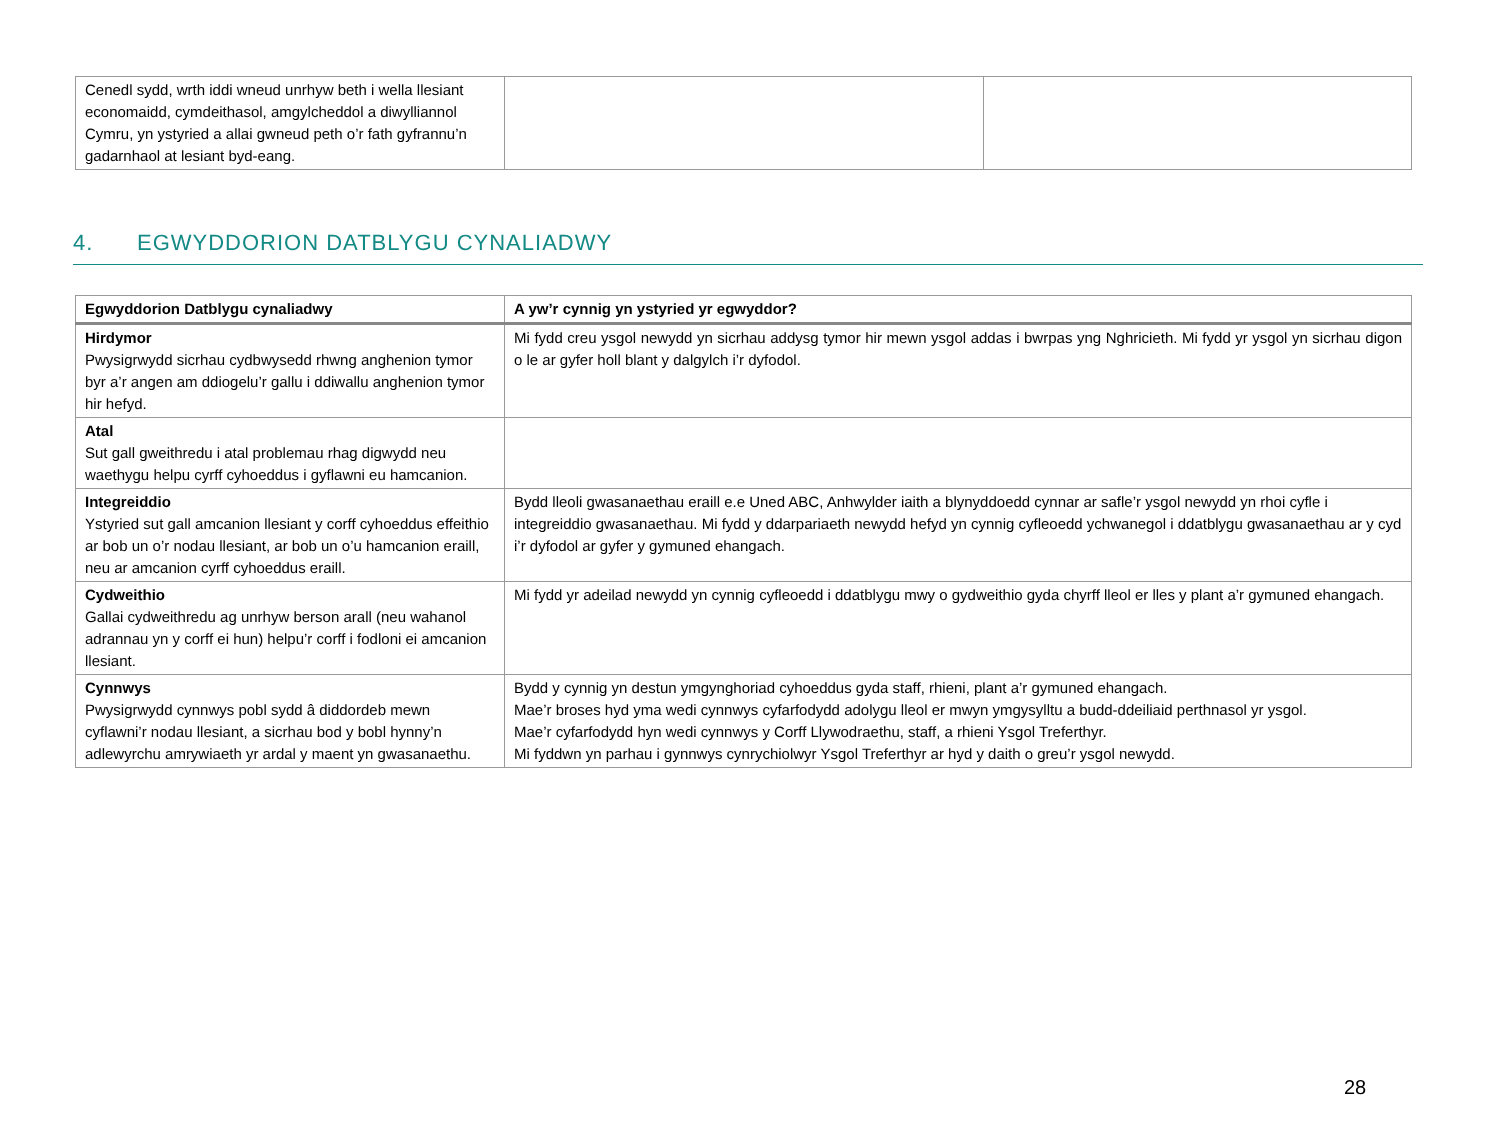| Cenedl sydd, wrth iddi wneud unrhyw beth i wella llesiant economaidd, cymdeithasol, amgylcheddol a diwylliannol Cymru, yn ystyried a allai gwneud peth o’r fath gyfrannu’n gadarnhaol at lesiant byd-eang. | | |
4. EGWYDDORION DATBLYGU CYNALIADWY
| Egwyddorion Datblygu cynaliadwy | A yw’r cynnig yn ystyried yr egwyddor? |
| --- | --- |
| Hirdymor Pwysigrwydd sicrhau cydbwysedd rhwng anghenion tymor byr a’r angen am ddiogelu’r gallu i ddiwallu anghenion tymor hir hefyd. | Mi fydd creu ysgol newydd yn sicrhau addysg tymor hir mewn ysgol addas i bwrpas yng Nghricieth. Mi fydd yr ysgol yn sicrhau digon o le ar gyfer holl blant y dalgylch i’r dyfodol. |
| Atal Sut gall gweithredu i atal problemau rhag digwydd neu waethygu helpu cyrff cyhoeddus i gyflawni eu hamcanion. | |
| Integreiddio Ystyried sut gall amcanion llesiant y corff cyhoeddus effeithio ar bob un o’r nodau llesiant, ar bob un o’u hamcanion eraill, neu ar amcanion cyrff cyhoeddus eraill. | Bydd lleoli gwasanaethau eraill e.e Uned ABC, Anhwylder iaith a blynyddoedd cynnar ar safle’r ysgol newydd yn rhoi cyfle i integreiddio gwasanaethau. Mi fydd y ddarpariaeth newydd hefyd yn cynnig cyfleoedd ychwanegol i ddatblygu gwasanaethau ar y cyd i’r dyfodol ar gyfer y gymuned ehangach. |
| Cydweithio Gallai cydweithredu ag unrhyw berson arall (neu wahanol adrannau yn y corff ei hun) helpu’r corff i fodloni ei amcanion llesiant. | Mi fydd yr adeilad newydd yn cynnig cyfleoedd i ddatblygu mwy o gydweithio gyda chyrff lleol er lles y plant a’r gymuned ehangach. |
| Cynnwys Pwysigrwydd cynnwys pobl sydd â diddordeb mewn cyflawni’r nodau llesiant, a sicrhau bod y bobl hynny’n adlewyrchu amrywiaeth yr ardal y maent yn gwasanaethu. | Bydd y cynnig yn destun ymgynghoriad cyhoeddus gyda staff, rhieni, plant a’r gymuned ehangach. Mae’r broses hyd yma wedi cynnwys cyfarfodydd adolygu lleol er mwyn ymgysylltu a budd-ddeiliaid perthnasol yr ysgol. Mae’r cyfarfodydd hyn wedi cynnwys y Corff Llywodraethu, staff, a rhieni Ysgol Treferthyr. Mi fyddwn yn parhau i gynnwys cynrychiolwyr Ysgol Treferthyr ar hyd y daith o greu’r ysgol newydd. |
28